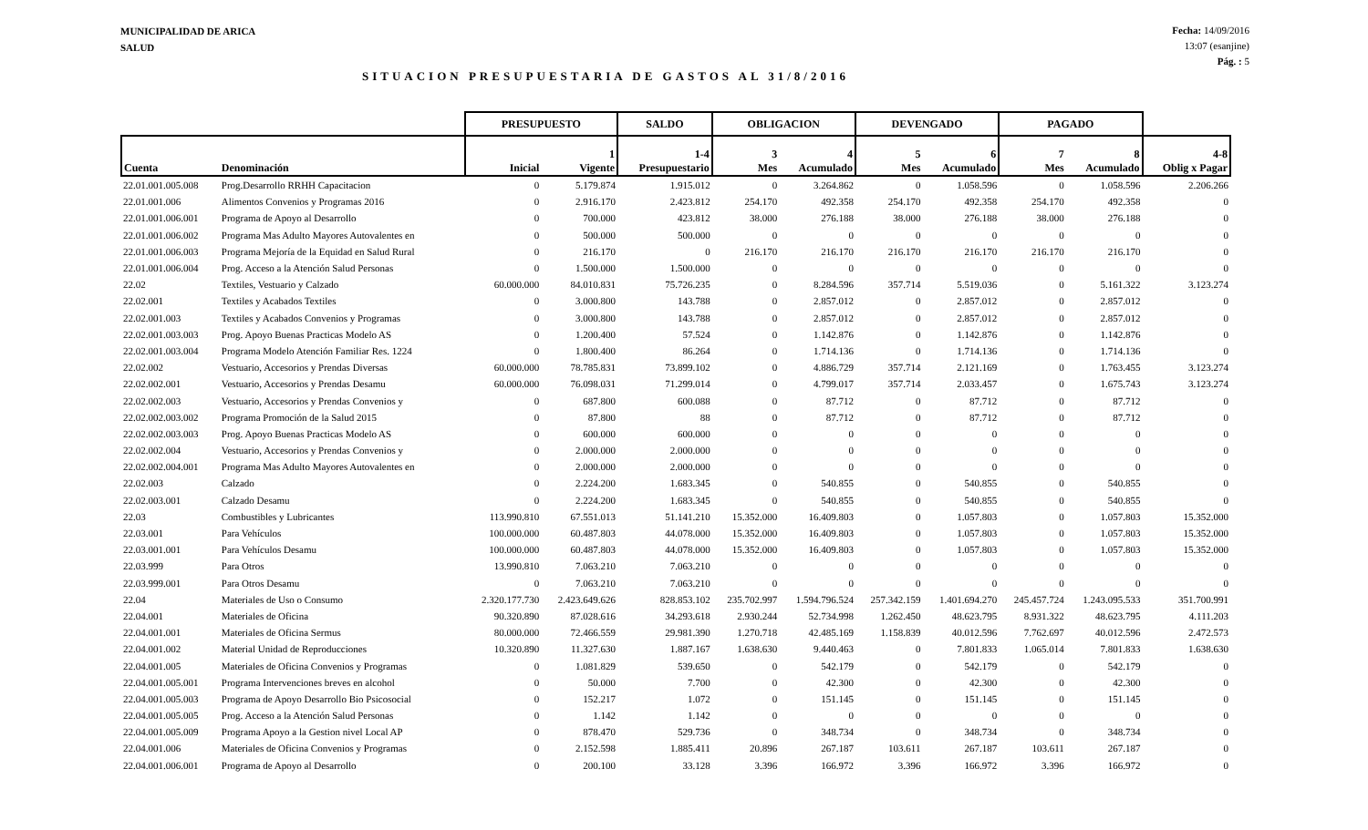MUNICIPALIDAD DE ARICA
SALUD
Fecha: 14/09/2016
13:07 (esanjine)
Pág. : 5
SITUACION PRESUPUESTARIA DE GASTOS AL 31/8/2016
| | | PRESUPUESTO | | SALDO | OBLIGACION | | DEVENGADO | | PAGADO | | |
| --- | --- | --- | --- | --- | --- | --- | --- | --- | --- | --- | --- |
| Cuenta | Denominación | Inicial | 1 Vigente | 1-4 Presupuestario | 3 Mes | 4 Acumulado | 5 Mes | 6 Acumulado | 7 Mes | 8 Acumulado | 4-8 Oblig x Pagar |
| 22.01.001.005.008 | Prog.Desarrollo RRHH Capacitacion | 0 | 5.179.874 | 1.915.012 | 0 | 3.264.862 | 0 | 1.058.596 | 0 | 1.058.596 | 2.206.266 |
| 22.01.001.006 | Alimentos Convenios y Programas 2016 | 0 | 2.916.170 | 2.423.812 | 254.170 | 492.358 | 254.170 | 492.358 | 254.170 | 492.358 | 0 |
| 22.01.001.006.001 | Programa de Apoyo al Desarrollo | 0 | 700.000 | 423.812 | 38.000 | 276.188 | 38.000 | 276.188 | 38.000 | 276.188 | 0 |
| 22.01.001.006.002 | Programa Mas Adulto Mayores Autovalentes en | 0 | 500.000 | 500.000 | 0 | 0 | 0 | 0 | 0 | 0 | 0 |
| 22.01.001.006.003 | Programa Mejoría de la Equidad en Salud Rural | 0 | 216.170 | 0 | 216.170 | 216.170 | 216.170 | 216.170 | 216.170 | 216.170 | 0 |
| 22.01.001.006.004 | Prog. Acceso a la Atención Salud Personas | 0 | 1.500.000 | 1.500.000 | 0 | 0 | 0 | 0 | 0 | 0 | 0 |
| 22.02 | Textiles, Vestuario y Calzado | 60.000.000 | 84.010.831 | 75.726.235 | 0 | 8.284.596 | 357.714 | 5.519.036 | 0 | 5.161.322 | 3.123.274 |
| 22.02.001 | Textiles y Acabados Textiles | 0 | 3.000.800 | 143.788 | 0 | 2.857.012 | 0 | 2.857.012 | 0 | 2.857.012 | 0 |
| 22.02.001.003 | Textiles y Acabados Convenios y Programas | 0 | 3.000.800 | 143.788 | 0 | 2.857.012 | 0 | 2.857.012 | 0 | 2.857.012 | 0 |
| 22.02.001.003.003 | Prog. Apoyo Buenas Practicas Modelo AS | 0 | 1.200.400 | 57.524 | 0 | 1.142.876 | 0 | 1.142.876 | 0 | 1.142.876 | 0 |
| 22.02.001.003.004 | Programa Modelo Atención Familiar Res. 1224 | 0 | 1.800.400 | 86.264 | 0 | 1.714.136 | 0 | 1.714.136 | 0 | 1.714.136 | 0 |
| 22.02.002 | Vestuario, Accesorios y Prendas Diversas | 60.000.000 | 78.785.831 | 73.899.102 | 0 | 4.886.729 | 357.714 | 2.121.169 | 0 | 1.763.455 | 3.123.274 |
| 22.02.002.001 | Vestuario, Accesorios y Prendas Desamu | 60.000.000 | 76.098.031 | 71.299.014 | 0 | 4.799.017 | 357.714 | 2.033.457 | 0 | 1.675.743 | 3.123.274 |
| 22.02.002.003 | Vestuario, Accesorios y Prendas Convenios y | 0 | 687.800 | 600.088 | 0 | 87.712 | 0 | 87.712 | 0 | 87.712 | 0 |
| 22.02.002.003.002 | Programa Promoción de la Salud 2015 | 0 | 87.800 | 88 | 0 | 87.712 | 0 | 87.712 | 0 | 87.712 | 0 |
| 22.02.002.003.003 | Prog. Apoyo Buenas Practicas Modelo AS | 0 | 600.000 | 600.000 | 0 | 0 | 0 | 0 | 0 | 0 | 0 |
| 22.02.002.004 | Vestuario, Accesorios y Prendas Convenios y | 0 | 2.000.000 | 2.000.000 | 0 | 0 | 0 | 0 | 0 | 0 | 0 |
| 22.02.002.004.001 | Programa Mas Adulto Mayores Autovalentes en | 0 | 2.000.000 | 2.000.000 | 0 | 0 | 0 | 0 | 0 | 0 | 0 |
| 22.02.003 | Calzado | 0 | 2.224.200 | 1.683.345 | 0 | 540.855 | 0 | 540.855 | 0 | 540.855 | 0 |
| 22.02.003.001 | Calzado Desamu | 0 | 2.224.200 | 1.683.345 | 0 | 540.855 | 0 | 540.855 | 0 | 540.855 | 0 |
| 22.03 | Combustibles y Lubricantes | 113.990.810 | 67.551.013 | 51.141.210 | 15.352.000 | 16.409.803 | 0 | 1.057.803 | 0 | 1.057.803 | 15.352.000 |
| 22.03.001 | Para Vehículos | 100.000.000 | 60.487.803 | 44.078.000 | 15.352.000 | 16.409.803 | 0 | 1.057.803 | 0 | 1.057.803 | 15.352.000 |
| 22.03.001.001 | Para Vehículos Desamu | 100.000.000 | 60.487.803 | 44.078.000 | 15.352.000 | 16.409.803 | 0 | 1.057.803 | 0 | 1.057.803 | 15.352.000 |
| 22.03.999 | Para Otros | 13.990.810 | 7.063.210 | 7.063.210 | 0 | 0 | 0 | 0 | 0 | 0 | 0 |
| 22.03.999.001 | Para Otros Desamu | 0 | 7.063.210 | 7.063.210 | 0 | 0 | 0 | 0 | 0 | 0 | 0 |
| 22.04 | Materiales de Uso o Consumo | 2.320.177.730 | 2.423.649.626 | 828.853.102 | 235.702.997 | 1.594.796.524 | 257.342.159 | 1.401.694.270 | 245.457.724 | 1.243.095.533 | 351.700.991 |
| 22.04.001 | Materiales de Oficina | 90.320.890 | 87.028.616 | 34.293.618 | 2.930.244 | 52.734.998 | 1.262.450 | 48.623.795 | 8.931.322 | 48.623.795 | 4.111.203 |
| 22.04.001.001 | Materiales de Oficina Sermus | 80.000.000 | 72.466.559 | 29.981.390 | 1.270.718 | 42.485.169 | 1.158.839 | 40.012.596 | 7.762.697 | 40.012.596 | 2.472.573 |
| 22.04.001.002 | Material Unidad de Reproducciones | 10.320.890 | 11.327.630 | 1.887.167 | 1.638.630 | 9.440.463 | 0 | 7.801.833 | 1.065.014 | 7.801.833 | 1.638.630 |
| 22.04.001.005 | Materiales de Oficina Convenios y Programas | 0 | 1.081.829 | 539.650 | 0 | 542.179 | 0 | 542.179 | 0 | 542.179 | 0 |
| 22.04.001.005.001 | Programa Intervenciones breves en alcohol | 0 | 50.000 | 7.700 | 0 | 42.300 | 0 | 42.300 | 0 | 42.300 | 0 |
| 22.04.001.005.003 | Programa de Apoyo Desarrollo Bio Psicosocial | 0 | 152.217 | 1.072 | 0 | 151.145 | 0 | 151.145 | 0 | 151.145 | 0 |
| 22.04.001.005.005 | Prog. Acceso a la Atención Salud Personas | 0 | 1.142 | 1.142 | 0 | 0 | 0 | 0 | 0 | 0 | 0 |
| 22.04.001.005.009 | Programa Apoyo a la Gestion nivel Local AP | 0 | 878.470 | 529.736 | 0 | 348.734 | 0 | 348.734 | 0 | 348.734 | 0 |
| 22.04.001.006 | Materiales de Oficina Convenios y Programas | 0 | 2.152.598 | 1.885.411 | 20.896 | 267.187 | 103.611 | 267.187 | 103.611 | 267.187 | 0 |
| 22.04.001.006.001 | Programa de Apoyo al Desarrollo | 0 | 200.100 | 33.128 | 3.396 | 166.972 | 3.396 | 166.972 | 3.396 | 166.972 | 0 |